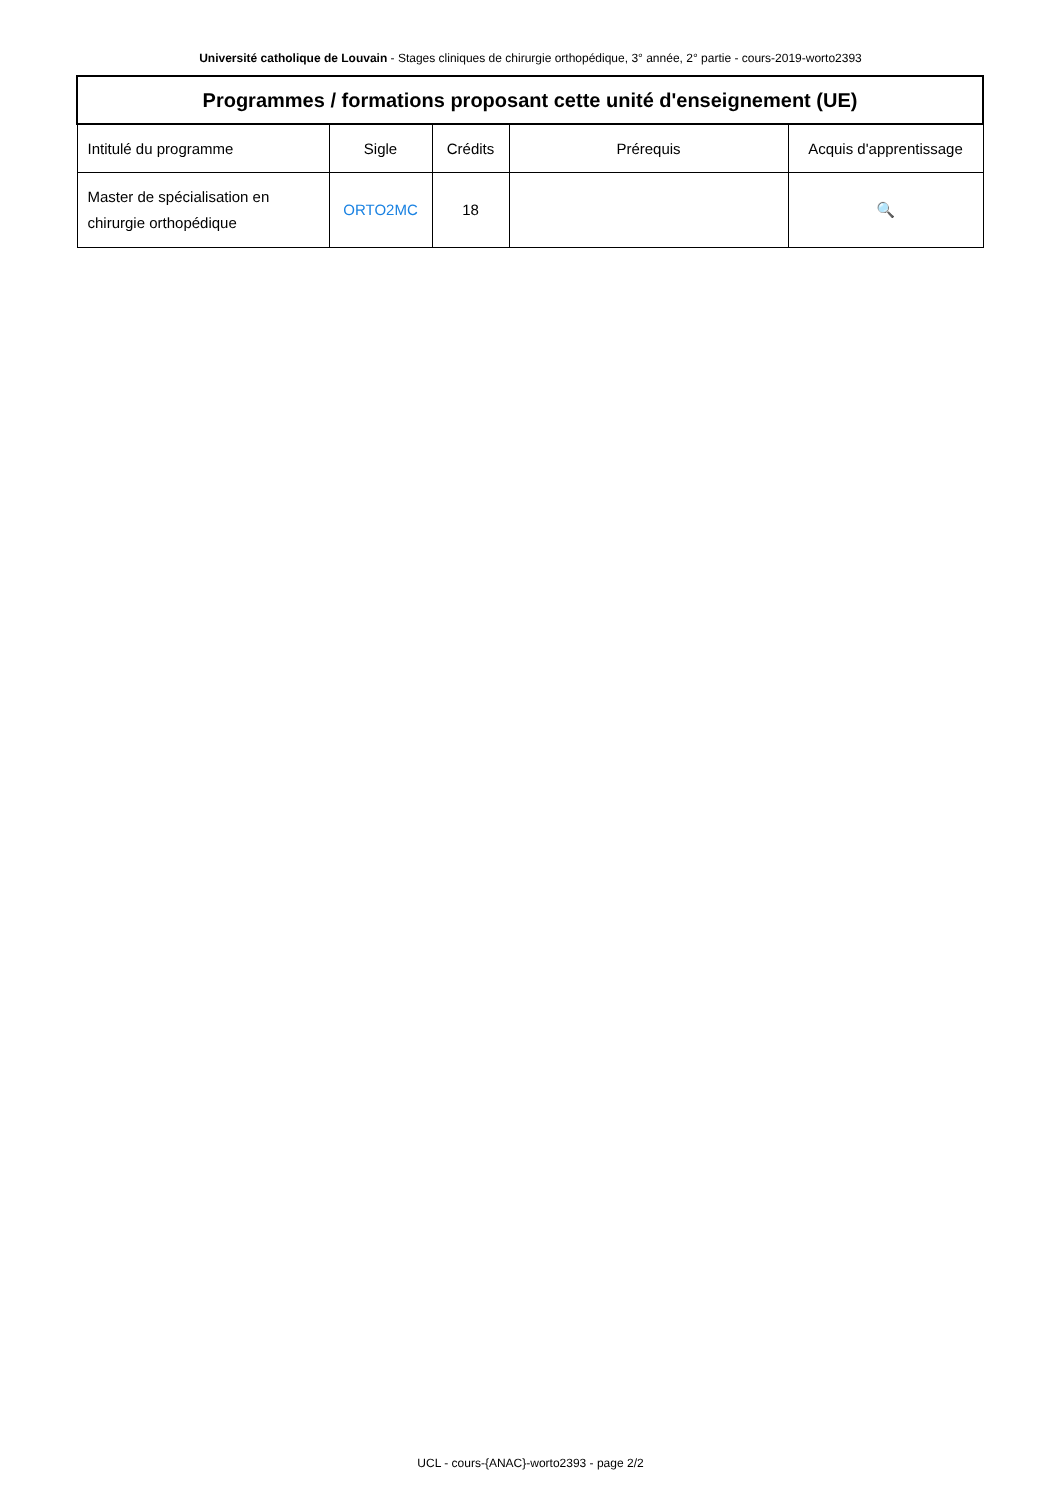Université catholique de Louvain - Stages cliniques de chirurgie orthopédique, 3° année, 2° partie - cours-2019-worto2393
| Programmes / formations proposant cette unité d'enseignement (UE) | | | | |
| --- | --- | --- | --- | --- |
| Intitulé du programme | Sigle | Crédits | Prérequis | Acquis d'apprentissage |
| Master de spécialisation en chirurgie orthopédique | ORTO2MC | 18 | | 🔍 |
UCL - cours-{ANAC}-worto2393 - page 2/2